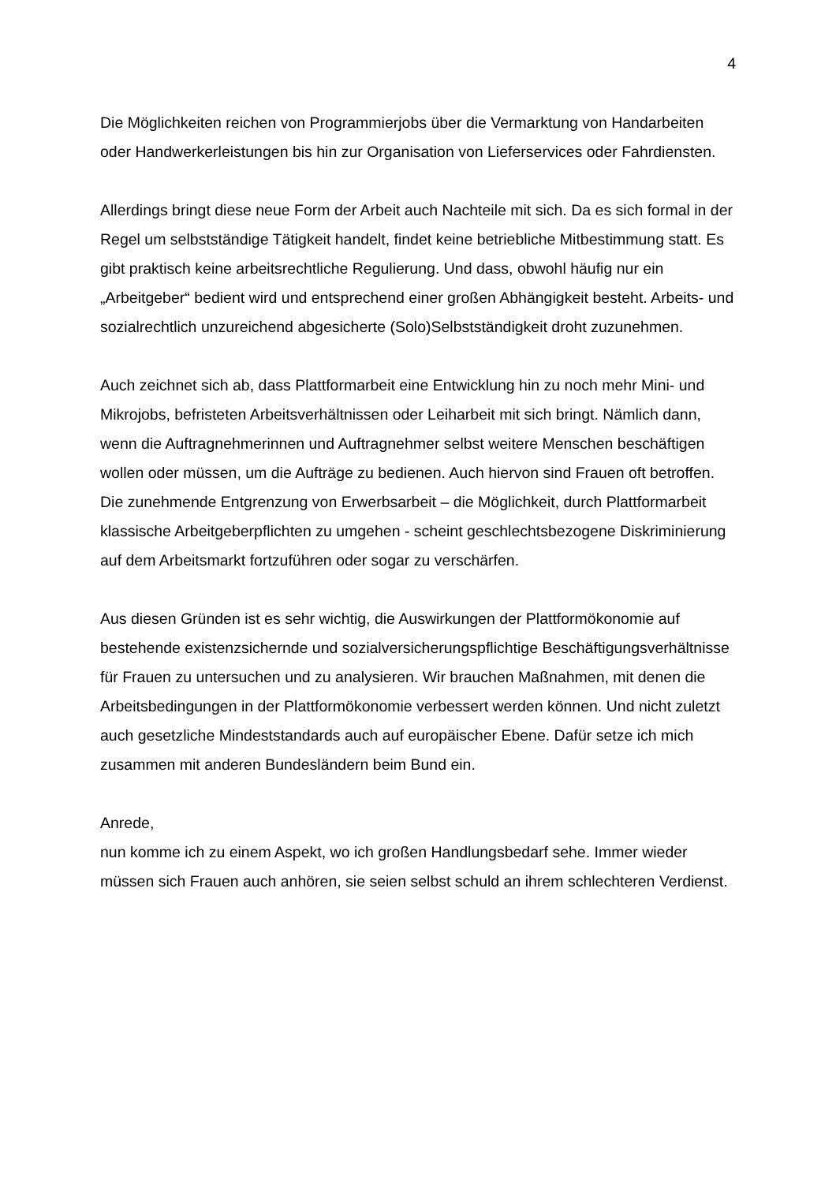4
Die Möglichkeiten reichen von Programmierjobs über die Vermarktung von Handarbeiten oder Handwerkerleistungen bis hin zur Organisation von Lieferservices oder Fahrdiensten.
Allerdings bringt diese neue Form der Arbeit auch Nachteile mit sich. Da es sich formal in der Regel um selbstständige Tätigkeit handelt, findet keine betriebliche Mitbestimmung statt. Es gibt praktisch keine arbeitsrechtliche Regulierung. Und dass, obwohl häufig nur ein „Arbeitgeber“ bedient wird und entsprechend einer großen Abhängigkeit besteht. Arbeits- und sozialrechtlich unzureichend abgesicherte (Solo)Selbstständigkeit droht zuzunehmen.
Auch zeichnet sich ab, dass Plattformarbeit eine Entwicklung hin zu noch mehr Mini- und Mikrojobs, befristeten Arbeitsverhältnissen oder Leiharbeit mit sich bringt. Nämlich dann, wenn die Auftragnehmerinnen und Auftragnehmer selbst weitere Menschen beschäftigen wollen oder müssen, um die Aufträge zu bedienen. Auch hiervon sind Frauen oft betroffen. Die zunehmende Entgrenzung von Erwerbsarbeit – die Möglichkeit, durch Plattformarbeit klassische Arbeitgeberpflichten zu umgehen - scheint geschlechtsbezogene Diskriminierung auf dem Arbeitsmarkt fortzuführen oder sogar zu verschärfen.
Aus diesen Gründen ist es sehr wichtig, die Auswirkungen der Plattformökonomie auf bestehende existenzsichernde und sozialversicherungspflichtige Beschäftigungsverhältnisse für Frauen zu untersuchen und zu analysieren. Wir brauchen Maßnahmen, mit denen die Arbeitsbedingungen in der Plattformökonomie verbessert werden können. Und nicht zuletzt auch gesetzliche Mindeststandards auch auf europäischer Ebene. Dafür setze ich mich zusammen mit anderen Bundesländern beim Bund ein.
Anrede,
nun komme ich zu einem Aspekt, wo ich großen Handlungsbedarf sehe. Immer wieder müssen sich Frauen auch anhören, sie seien selbst schuld an ihrem schlechteren Verdienst.